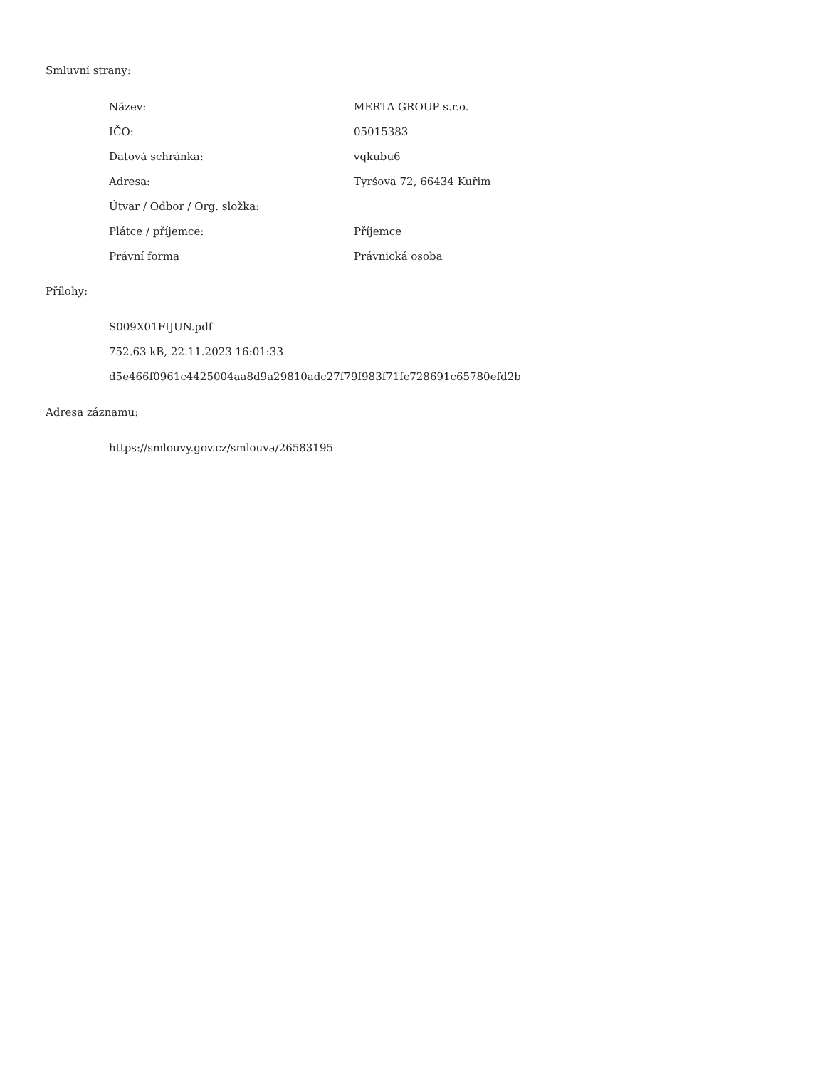Smluvní strany:
| Název: | MERTA GROUP s.r.o. |
| IČO: | 05015383 |
| Datová schránka: | vqkubu6 |
| Adresa: | Tyršova 72, 66434 Kuřim |
| Útvar / Odbor / Org. složka: | |
| Plátce / příjemce: | Příjemce |
| Právní forma | Právnická osoba |
Přílohy:
S009X01FIJUN.pdf
752.63 kB, 22.11.2023 16:01:33
d5e466f0961c4425004aa8d9a29810adc27f79f983f71fc728691c65780efd2b
Adresa záznamu:
https://smlouvy.gov.cz/smlouva/26583195